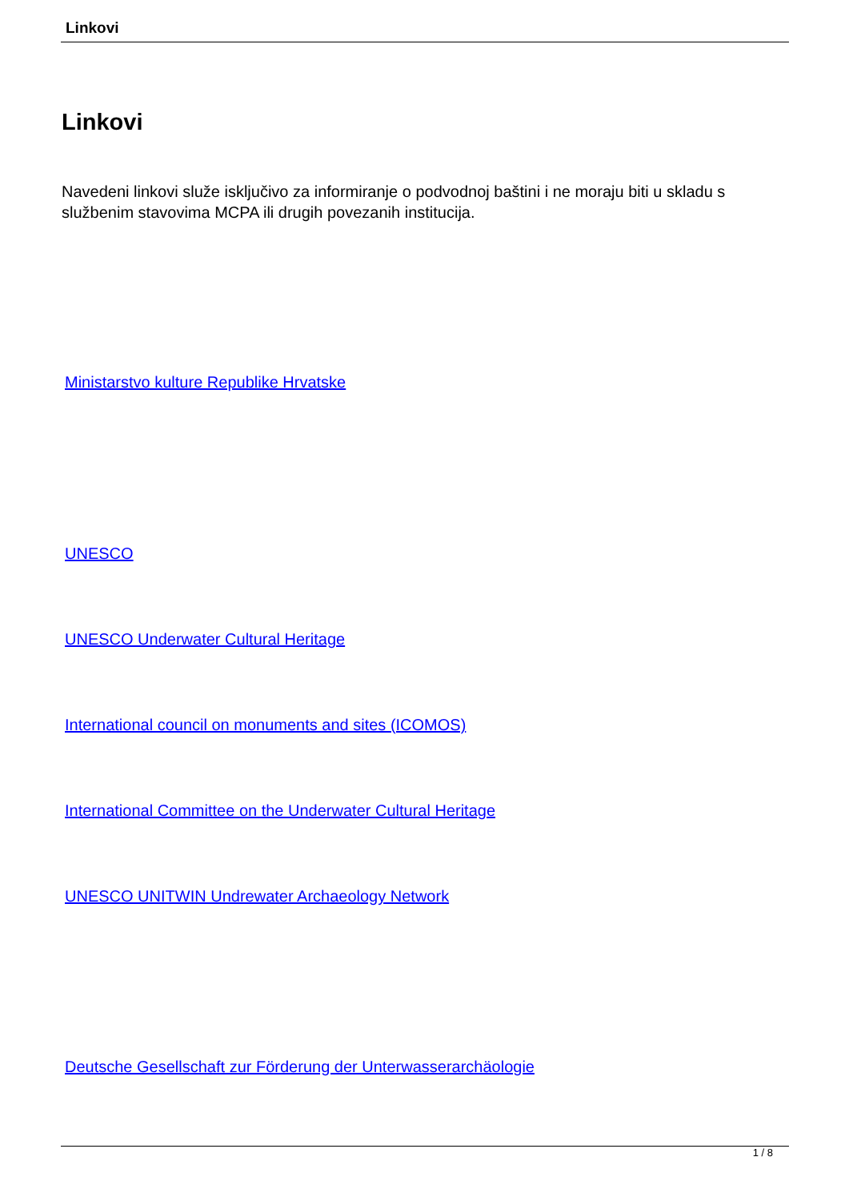Linkovi
Linkovi
Navedeni linkovi služe isključivo za informiranje o podvodnoj baštini i ne moraju biti u skladu s službenim stavovima MCPA ili drugih povezanih institucija.
Ministarstvo kulture Republike Hrvatske
UNESCO
UNESCO Underwater Cultural Heritage
International council on monuments and sites (ICOMOS)
International Committee on the Underwater Cultural Heritage
UNESCO UNITWIN Undrewater Archaeology Network
Deutsche Gesellschaft zur Förderung der Unterwasserarchäologie
1 / 8